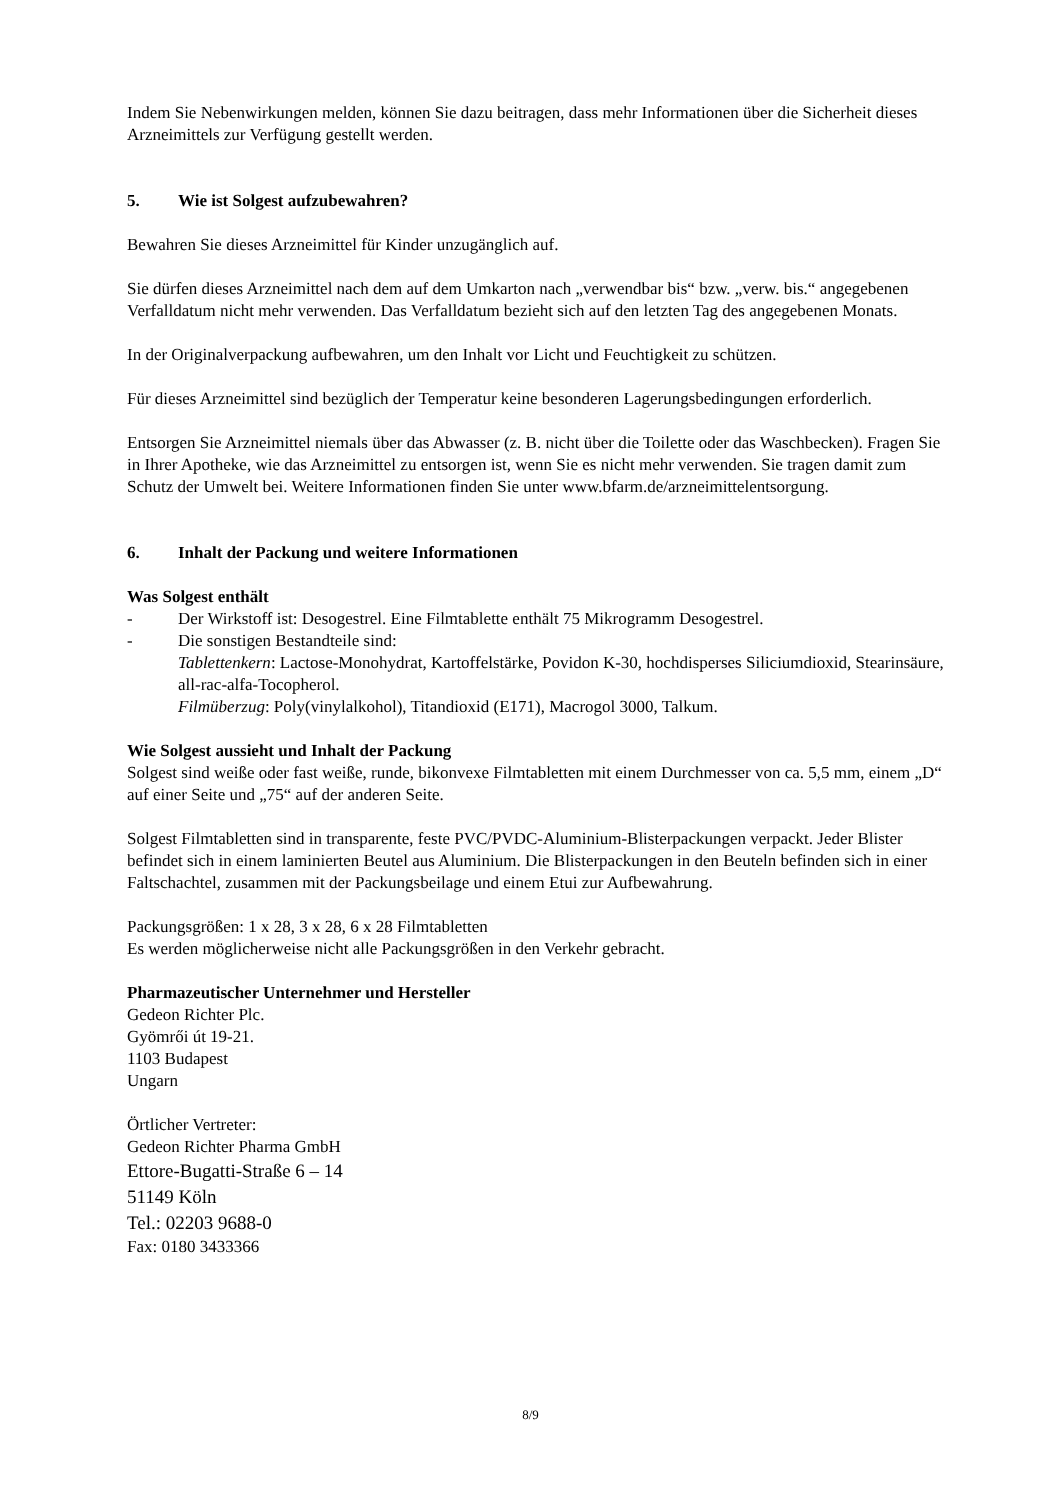Indem Sie Nebenwirkungen melden, können Sie dazu beitragen, dass mehr Informationen über die Sicherheit dieses Arzneimittels zur Verfügung gestellt werden.
5. Wie ist Solgest aufzubewahren?
Bewahren Sie dieses Arzneimittel für Kinder unzugänglich auf.
Sie dürfen dieses Arzneimittel nach dem auf dem Umkarton nach „verwendbar bis“ bzw. „verw. bis.“ angegebenen Verfalldatum nicht mehr verwenden. Das Verfalldatum bezieht sich auf den letzten Tag des angegebenen Monats.
In der Originalverpackung aufbewahren, um den Inhalt vor Licht und Feuchtigkeit zu schützen.
Für dieses Arzneimittel sind bezüglich der Temperatur keine besonderen Lagerungsbedingungen erforderlich.
Entsorgen Sie Arzneimittel niemals über das Abwasser (z. B. nicht über die Toilette oder das Waschbecken). Fragen Sie in Ihrer Apotheke, wie das Arzneimittel zu entsorgen ist, wenn Sie es nicht mehr verwenden. Sie tragen damit zum Schutz der Umwelt bei. Weitere Informationen finden Sie unter www.bfarm.de/arzneimittelentsorgung.
6. Inhalt der Packung und weitere Informationen
Was Solgest enthält
- Der Wirkstoff ist: Desogestrel. Eine Filmtablette enthält 75 Mikrogramm Desogestrel.
- Die sonstigen Bestandteile sind:
Tablettenkern: Lactose-Monohydrat, Kartoffelstärke, Povidon K-30, hochdisperses Siliciumdioxid, Stearinsäure, all-rac-alfa-Tocopherol.
Filmüberzug: Poly(vinylalkohol), Titandioxid (E171), Macrogol 3000, Talkum.
Wie Solgest aussieht und Inhalt der Packung
Solgest sind weiße oder fast weiße, runde, bikonvexe Filmtabletten mit einem Durchmesser von ca. 5,5 mm, einem „D“ auf einer Seite und „75“ auf der anderen Seite.
Solgest Filmtabletten sind in transparente, feste PVC/PVDC-Aluminium-Blisterpackungen verpackt. Jeder Blister befindet sich in einem laminierten Beutel aus Aluminium. Die Blisterpackungen in den Beuteln befinden sich in einer Faltschachtel, zusammen mit der Packungsbeilage und einem Etui zur Aufbewahrung.
Packungsgrößen: 1 x 28, 3 x 28, 6 x 28 Filmtabletten
Es werden möglicherweise nicht alle Packungsgrößen in den Verkehr gebracht.
Pharmazeutischer Unternehmer und Hersteller
Gedeon Richter Plc.
Gyömrői út 19-21.
1103 Budapest
Ungarn
Örtlicher Vertreter:
Gedeon Richter Pharma GmbH
Ettore-Bugatti-Straße 6 – 14
51149 Köln
Tel.: 02203 9688-0
Fax: 0180 3433366
8/9